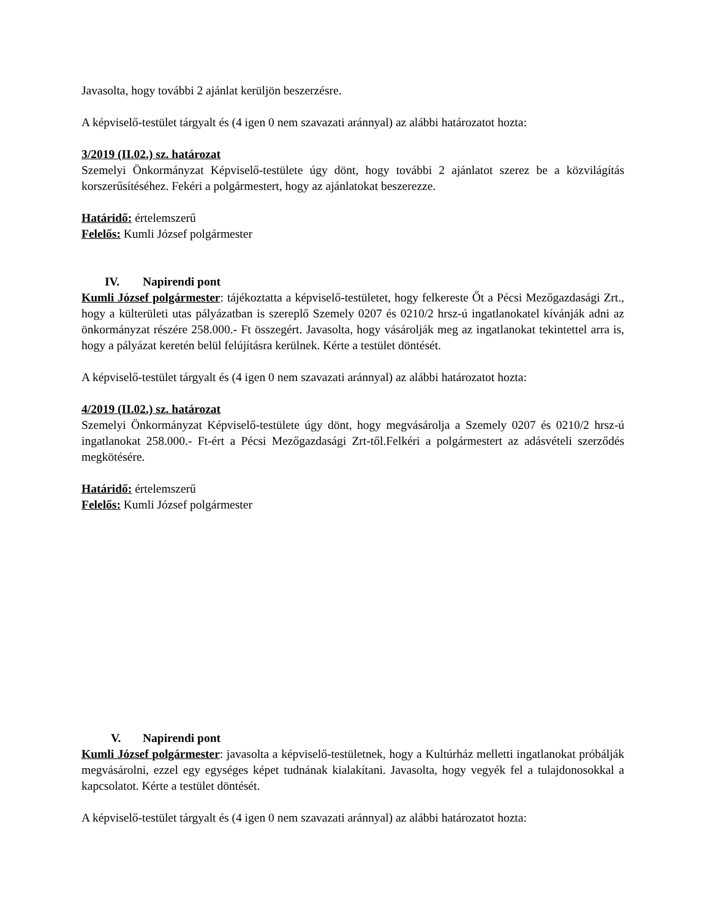Javasolta, hogy további 2 ajánlat kerüljön beszerzésre.
A képviselő-testület tárgyalt és (4 igen 0 nem szavazati aránnyal) az alábbi határozatot hozta:
3/2019 (II.02.) sz. határozat
Szemelyi Önkormányzat Képviselő-testülete úgy dönt, hogy további 2 ajánlatot szerez be a közvilágítás korszerűsítéséhez. Fekéri a polgármestert, hogy az ajánlatokat beszerezze.
Határidő: értelemszerű
Felelős: Kumli József polgármester
IV. Napirendi pont
Kumli József polgármester: tájékoztatta a képviselő-testületet, hogy felkereste Őt a Pécsi Mezőgazdasági Zrt., hogy a külterületi utas pályázatban is szereplő Szemely 0207 és 0210/2 hrsz-ú ingatlanokatel kívánják adni az önkormányzat részére 258.000.- Ft összegért. Javasolta, hogy vásárolják meg az ingatlanokat tekintettel arra is, hogy a pályázat keretén belül felújításra kerülnek. Kérte a testület döntését.
A képviselő-testület tárgyalt és (4 igen 0 nem szavazati aránnyal) az alábbi határozatot hozta:
4/2019 (II.02.) sz. határozat
Szemelyi Önkormányzat Képviselő-testülete úgy dönt, hogy megvásárolja a Szemely 0207 és 0210/2 hrsz-ú ingatlanokat 258.000.- Ft-ért a Pécsi Mezőgazdasági Zrt-től.Felkéri a polgármestert az adásvételi szerződés megkötésére.
Határidő: értelemszerű
Felelős: Kumli József polgármester
V. Napirendi pont
Kumli József polgármester: javasolta a képviselő-testületnek, hogy a Kultúrház melletti ingatlanokat próbálják megvásárolni, ezzel egy egységes képet tudnának kialakítani. Javasolta, hogy vegyék fel a tulajdonosokkal a kapcsolatot. Kérte a testület döntését.
A képviselő-testület tárgyalt és (4 igen 0 nem szavazati aránnyal) az alábbi határozatot hozta: